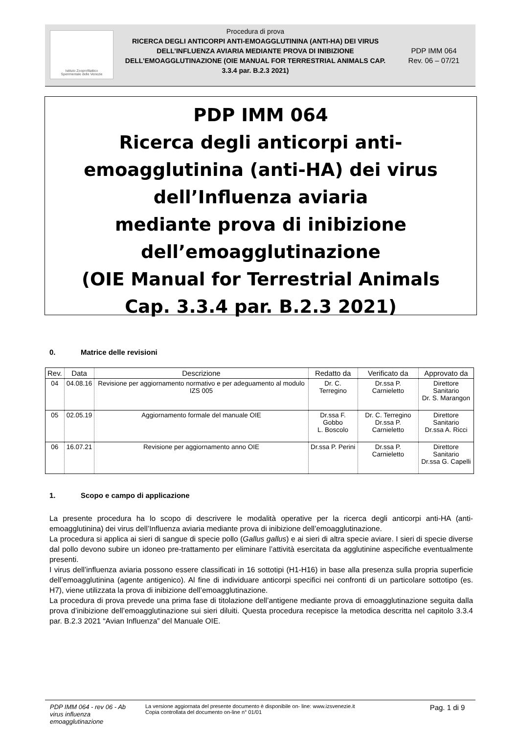Istituto Zooprofilattico
Sperimentale delle Venezie
Procedura di prova
RICERCA DEGLI ANTICORPI ANTI-EMOAGGLUTININA (ANTI-HA) DEI VIRUS DELL’INFLUENZA AVIARIA MEDIANTE PROVA DI INIBIZIONE DELL’EMOAGGLUTINAZIONE (OIE MANUAL FOR TERRESTRIAL ANIMALS CAP. 3.3.4 par. B.2.3 2021)
PDP IMM 064
Rev. 06 – 07/21
PDP IMM 064
Ricerca degli anticorpi anti-
emoagglutinina (anti-HA) dei virus
dell’Influenza aviaria
mediante prova di inibizione
dell’emoagglutinazione
(OIE Manual for Terrestrial Animals
Cap. 3.3.4 par. B.2.3 2021)
0. Matrice delle revisioni
| Rev. | Data | Descrizione | Redatto da | Verificato da | Approvato da |
| --- | --- | --- | --- | --- | --- |
| 04 | 04.08.16 | Revisione per aggiornamento normativo e per adeguamento al modulo IZS 005 | Dr. C. Terregino | Dr.ssa P. Carnieletto | Direttore Sanitario Dr. S. Marangon |
| 05 | 02.05.19 | Aggiornamento formale del manuale OIE | Dr.ssa F. Gobbo L. Boscolo | Dr. C. Terregino Dr.ssa P. Carnieletto | Direttore Sanitario Dr.ssa A. Ricci |
| 06 | 16.07.21 | Revisione per aggiornamento anno OIE | Dr.ssa P. Perini | Dr.ssa P. Carnieletto | Direttore Sanitario Dr.ssa G. Capelli |
1. Scopo e campo di applicazione
La presente procedura ha lo scopo di descrivere le modalità operative per la ricerca degli anticorpi anti-HA (anti-emoagglutinina) dei virus dell’Influenza aviaria mediante prova di inibizione dell’emoagglutinazione.
La procedura si applica ai sieri di sangue di specie pollo (Gallus gallus) e ai sieri di altra specie aviare. I sieri di specie diverse dal pollo devono subire un idoneo pre-trattamento per eliminare l’attività esercitata da agglutinine aspecifiche eventualmente presenti.
I virus dell’influenza aviaria possono essere classificati in 16 sottotipi (H1-H16) in base alla presenza sulla propria superficie dell’emoagglutinina (agente antigenico). Al fine di individuare anticorpi specifici nei confronti di un particolare sottotipo (es. H7), viene utilizzata la prova di inibizione dell’emoagglutinazione.
La procedura di prova prevede una prima fase di titolazione dell’antigene mediante prova di emoagglutinazione seguita dalla prova d’inibizione dell’emoagglutinazione sui sieri diluiti. Questa procedura recepisce la metodica descritta nel capitolo 3.3.4 par. B.2.3 2021 “Avian Influenza” del Manuale OIE.
PDP IMM 064 - rev 06 - Ab virus influenza emoagglutinazione
La versione aggiornata del presente documento è disponibile on- line: www.izsvenezie.it
Copia controllata del documento on-line n° 01/01
Pag. 1 di 9